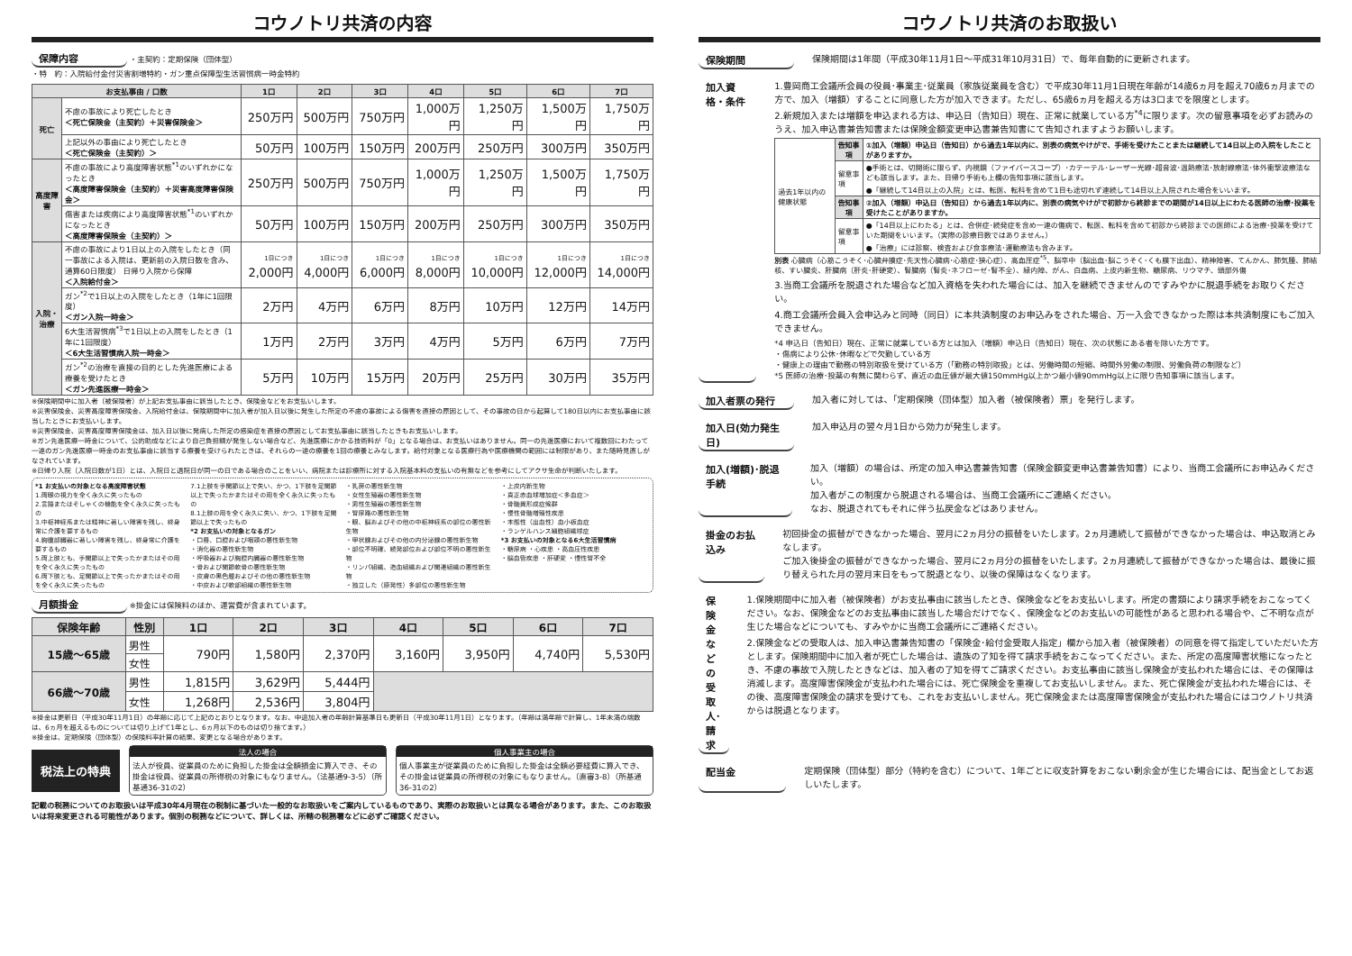コウノトリ共済の内容
保障内容 ・主契約：定期保険（団体型）
・特　約：入院給付金付災害割増特約・ガン重点保障型生活習慣病一時金特約
| お支払事由 / 口数 | | 1口 | 2口 | 3口 | 4口 | 5口 | 6口 | 7口 |
| --- | --- | --- | --- | --- | --- | --- | --- | --- |
| 死亡 | 不慮の事故により死亡したとき ＜死亡保険金（主契約）＋災害保険金＞ | 250万円 | 500万円 | 750万円 | 1,000万円 | 1,250万円 | 1,500万円 | 1,750万円 |
| | 上記以外の事由により死亡したとき ＜死亡保険金（主契約）＞ | 50万円 | 100万円 | 150万円 | 200万円 | 250万円 | 300万円 | 350万円 |
| 高度障害 | 不慮の事故により高度障害状態<sup>*1</sup>のいずれかになったとき ＜高度障害保険金（主契約）＋災害高度障害保険金＞ | 250万円 | 500万円 | 750万円 | 1,000万円 | 1,250万円 | 1,500万円 | 1,750万円 |
| | 傷害または疾病により高度障害状態<sup>*1</sup>のいずれかになったとき ＜高度障害保険金（主契約）＞ | 50万円 | 100万円 | 150万円 | 200万円 | 250万円 | 300万円 | 350万円 |
| 入院・治療 | 不慮の事故により1日以上の入院をしたとき（同一事故による入院は、更新前の入院日数を含み、通算60日限度） 日帰り入院から保障 ＜入院給付金＞ | 1日につき 2,000円 | 1日につき 4,000円 | 1日につき 6,000円 | 1日につき 8,000円 | 1日につき 10,000円 | 1日につき 12,000円 | 1日につき 14,000円 |
| | ガン<sup>*2</sup>で1日以上の入院をしたとき（1年に1回限度） ＜ガン入院一時金＞ | 2万円 | 4万円 | 6万円 | 8万円 | 10万円 | 12万円 | 14万円 |
| | 6大生活習慣病<sup>*3</sup>で1日以上の入院をしたとき（1年に1回限度） ＜6大生活習慣病入院一時金＞ | 1万円 | 2万円 | 3万円 | 4万円 | 5万円 | 6万円 | 7万円 |
| | ガン<sup>*2</sup>の治療を直接の目的とした先進医療による療養を受けたとき ＜ガン先進医療一時金＞ | 5万円 | 10万円 | 15万円 | 20万円 | 25万円 | 30万円 | 35万円 |
※保険期間中に加入者（被保険者）が上記お支払事由に該当したとき、保険金などをお支払いします。
※災害保険金、災害高度障害保険金、入院給付金は、保険期間中に加入者が加入日以後に発生した所定の不慮の事故による傷害を直接の原因として、その事故の日から起算して180日以内にお支払事由に該当したときにお支払いします。
※災害保険金、災害高度障害保険金は、加入日以後に発病した所定の感染症を直接の原因としてお支払事由に該当したときもお支払いします。
※ガン先進医療一時金について、公的助成などにより自己負担額が発生しない場合など、先進医療にかかる技術料が「0」となる場合は、お支払いはありません。同一の先進医療において複数回にわたって一連のガン先進医療一時金のお支払事由に該当する療養を受けられたときは、それらの一連の療養を1回の療養とみなします。給付対象となる医療行為や医療機関の範囲には制限があり、また随時見直しがなされています。
※日帰り入院（入院日数が1日）とは、入院日と退院日が同一の日である場合のことをいい、病院または診療所に対する入院基本料の支払いの有無などを参考にしてアクサ生命が判断いたします。
*1 お支払いの対象となる高度障害状態
1.両眼の視力を全く永久に失ったもの
2.言語またはそしゃくの機能を全く永久に失ったもの
3.中枢神経系または精神に著しい障害を残し、終身常に介護を要するもの
4.胸腹部臓器に著しい障害を残し、終身常に介護を要するもの
5.両上肢とも、手関節以上で失ったかまたはその用を全く永久に失ったもの
6.両下肢とも、足関節以上で失ったかまたはその用を全く永久に失ったもの
7.1上肢を手関節以上で失い、かつ、1下肢を足関節以上で失ったかまたはその用を全く永久に失ったもの
8.1上肢の用を全く永久に失い、かつ、1下肢を足関節以上で失ったもの
*2 お支払いの対象となるガン
・口唇、口腔および咽頭の悪性新生物
・消化器の悪性新生物
・呼吸器および胸腔内臓器の悪性新生物
・骨および関節軟骨の悪性新生物
・皮膚の黒色腫およびその他の悪性新生物
・中皮および軟部組織の悪性新生物
・乳房の悪性新生物
・女性生殖器の悪性新生物
・男性生殖器の悪性新生物
・腎尿路の悪性新生物
・眼、脳およびその他の中枢神経系の部位の悪性新生物
・甲状腺およびその他の内分泌腺の悪性新生物
・部位不明確、続発部位および部位不明の悪性新生物
・リンパ組織、造血組織および関連組織の悪性新生物
・独立した（原発性）多部位の悪性新生物
・上皮内新生物
・真正赤血球増加症＜多血症＞
・骨髄異形成症候群
・慢性骨髄増殖性疾患
・本態性（出血性）血小板血症
・ランゲルハンス細胞組織球症
*3 お支払いの対象となる6大生活習慣病
・糖尿病 ・心疾患 ・高血圧性疾患
・脳血管疾患 ・肝硬変 ・慢性腎不全
月額掛金 ※掛金には保険料のほか、運営費が含まれています。
| 保険年齢 | 性別 | 1口 | 2口 | 3口 | 4口 | 5口 | 6口 | 7口 |
| --- | --- | --- | --- | --- | --- | --- | --- | --- |
| 15歳～65歳 | 男性 | 790円 | 1,580円 | 2,370円 | 3,160円 | 3,950円 | 4,740円 | 5,530円 |
| | 女性 | | | | | | | |
| 66歳～70歳 | 男性 | 1,815円 | 3,629円 | 5,444円 | | | | |
| | 女性 | 1,268円 | 2,536円 | 3,804円 | | | | |
※掛金は更新日（平成30年11月1日）の年齢に応じて上記のとおりとなります。なお、中途加入者の年齢計算基準日も更新日（平成30年11月1日）となります。（年齢は満年齢で計算し、1年未満の端数は、6ヵ月を超えるものについては切り上げて1年とし、6ヵ月以下のものは切り捨てます。）
※掛金は、定期保険（団体型）の保険料率計算の結果、変更となる場合があります。
税法上の特典
法人の場合
法人が役員、従業員のために負担した掛金は全額損金に算入でき、その掛金は役員、従業員の所得税の対象にもなりません。（法基通9-3-5）（所基通36-31の2）
個人事業主の場合
個人事業主が従業員のために負担した掛金は全額必要経費に算入でき、その掛金は従業員の所得税の対象にもなりません。（直審3-8）（所基通36-31の2）
記載の税務についてのお取扱いは平成30年4月現在の税制に基づいた一般的なお取扱いをご案内しているものであり、実際のお取扱いとは異なる場合があります。また、このお取扱いは将来変更される可能性があります。個別の税務などについて、詳しくは、所轄の税務署などに必ずご確認ください。
コウノトリ共済のお取扱い
保険期間 保険期間は1年間（平成30年11月1日～平成31年10月31日）で、毎年自動的に更新されます。
加入資格・条件 1.豊岡商工会議所会員の役員･事業主･従業員（家族従業員を含む）で平成30年11月1日現在年齢が14歳6ヵ月を超え70歳6ヵ月までの方で、加入（増額）することに同意した方が加入できます。ただし、65歳6ヵ月を超える方は3口までを限度とします。
2.新規加入または増額を申込まれる方は、申込日（告知日）現在、正常に就業している方<sup>*4</sup>に限ります。次の留意事項を必ずお読みのうえ、加入申込書兼告知書または保険金額変更申込書兼告知書にて告知されますようお願いします。
| 過去1年以内の健康状態 | 告知事項 | ①加入（増額）申込日（告知日）から過去1年以内に、別表の病気やけがで、手術を受けたことまたは継続して14日以上の入院をしたことがありますか。 |
| | 留意事項 | ●手術とは、切開術に限らず、内視鏡（ファイバースコープ）･カテーテル･レーザー光線･超音波･温熱療法･放射線療法･体外衝撃波療法なども該当します。また、日帰り手術も上欄の告知事項に該当します。 ●「継続して14日以上の入院」とは、転医、転科を含めて1日も途切れず連続して14日以上入院された場合をいいます。 |
| | 告知事項 | ②加入（増額）申込日（告知日）から過去1年以内に、別表の病気やけがで初診から終診までの期間が14日以上にわたる医師の治療･投薬を受けたことがありますか。 |
| | 留意事項 | ●「14日以上にわたる」とは、合併症･続発症を含め一連の傷病で、転医、転科を含めて初診から終診までの医師による治療･投薬を受けていた期間をいいます。（実際の診療日数ではありません。） ●「治療」には診察、検査および食事療法･運動療法も含みます。 |
別表 心臓病（心筋こうそく･心臓弁膜症･先天性心臓病･心筋症･狭心症）、高血圧症<sup>*5</sup>、脳卒中（脳出血･脳こうそく･くも膜下出血）、精神障害、てんかん、肺気腫、肺結核、すい臓炎、肝臓病（肝炎･肝硬変）、腎臓病（腎炎･ネフローゼ･腎不全）、緑内障、がん、白血病、上皮内新生物、糖尿病、リウマチ、頭部外傷
3.当商工会議所を脱退された場合など加入資格を失われた場合には、加入を継続できませんのですみやかに脱退手続をお取りください。
4.商工会議所会員入会申込みと同時（同日）に本共済制度のお申込みをされた場合、万一入会できなかった際は本共済制度にもご加入できません。
*4 申込日（告知日）現在、正常に就業している方とは加入（増額）申込日（告知日）現在、次の状態にある者を除いた方です。
・傷病により公休･休暇などで欠勤している方
・健康上の理由で勤務の特別取扱を受けている方（「勤務の特別取扱」とは、労働時間の短縮、時間外労働の制限、労働負荷の制限など）
*5 医師の治療･投薬の有無に関わらず、直近の血圧値が最大値150mmHg以上かつ最小値90mmHg以上に限り告知事項に該当します。
加入者票の発行 加入者に対しては、「定期保険（団体型）加入者（被保険者）票」を発行します。
加入日(効力発生日)
加入申込月の翌々月1日から効力が発生します。
加入(増額)･脱退手続
加入（増額）の場合は、所定の加入申込書兼告知書（保険金額変更申込書兼告知書）により、当商工会議所にお申込みください。
加入者がこの制度から脱退される場合は、当商工会議所にご連絡ください。
なお、脱退されてもそれに伴う払戻金などはありません。
掛金のお払込み 初回掛金の振替ができなかった場合、翌月に2ヵ月分の振替をいたします。2ヵ月連続して振替ができなかった場合は、申込取消とみなします。
ご加入後掛金の振替ができなかった場合、翌月に2ヵ月分の振替をいたします。2ヵ月連続して振替ができなかった場合は、最後に振り替えられた月の翌月末日をもって脱退となり、以後の保障はなくなります。
保険金などの受取人･請求
1.保険期間中に加入者（被保険者）がお支払事由に該当したとき、保険金などをお支払いします。所定の書類により請求手続をおこなってください。なお、保険金などのお支払事由に該当した場合だけでなく、保険金などのお支払いの可能性があると思われる場合や、ご不明な点が生じた場合などについても、すみやかに当商工会議所にご連絡ください。
2.保険金などの受取人は、加入申込書兼告知書の「保険金･給付金受取人指定」欄から加入者（被保険者）の同意を得て指定していただいた方とします。保険期間中に加入者が死亡した場合は、遺族の了知を得て請求手続をおこなってください。また、所定の高度障害状態になったとき、不慮の事故で入院したときなどは、加入者の了知を得てご請求ください。お支払事由に該当し保険金が支払われた場合には、その保障は消滅します。高度障害保険金が支払われた場合には、死亡保険金を重複してお支払いしません。また、死亡保険金が支払われた場合には、その後、高度障害保険金の請求を受けても、これをお支払いしません。死亡保険金または高度障害保険金が支払われた場合にはコウノトリ共済からは脱退となります。
配当金 定期保険（団体型）部分（特約を含む）について、1年ごとに収支計算をおこない剰余金が生じた場合には、配当金としてお返しいたします。